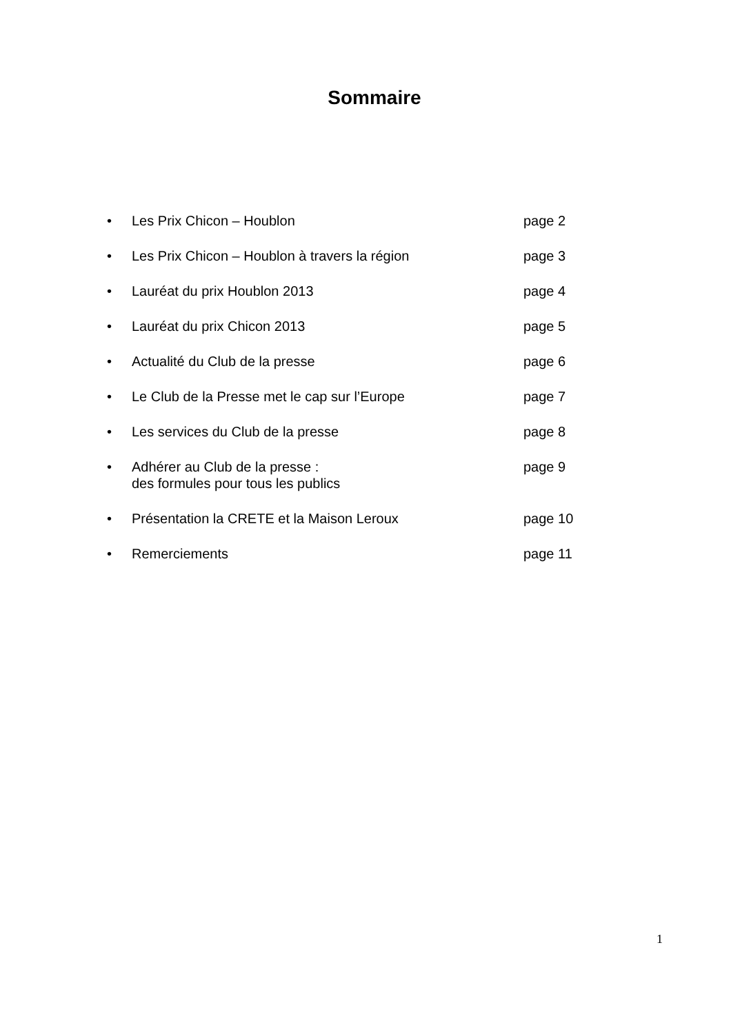Sommaire
• Les Prix Chicon – Houblon page 2
• Les Prix Chicon – Houblon à travers la région page 3
• Lauréat du prix Houblon 2013 page 4
• Lauréat du prix Chicon 2013 page 5
• Actualité du Club de la presse page 6
• Le Club de la Presse met le cap sur l’Europe page 7
• Les services du Club de la presse page 8
• Adhérer au Club de la presse :
des formules pour tous les publics page 9
• Présentation la CRETE et la Maison Leroux page 10
• Remerciements page 11
1